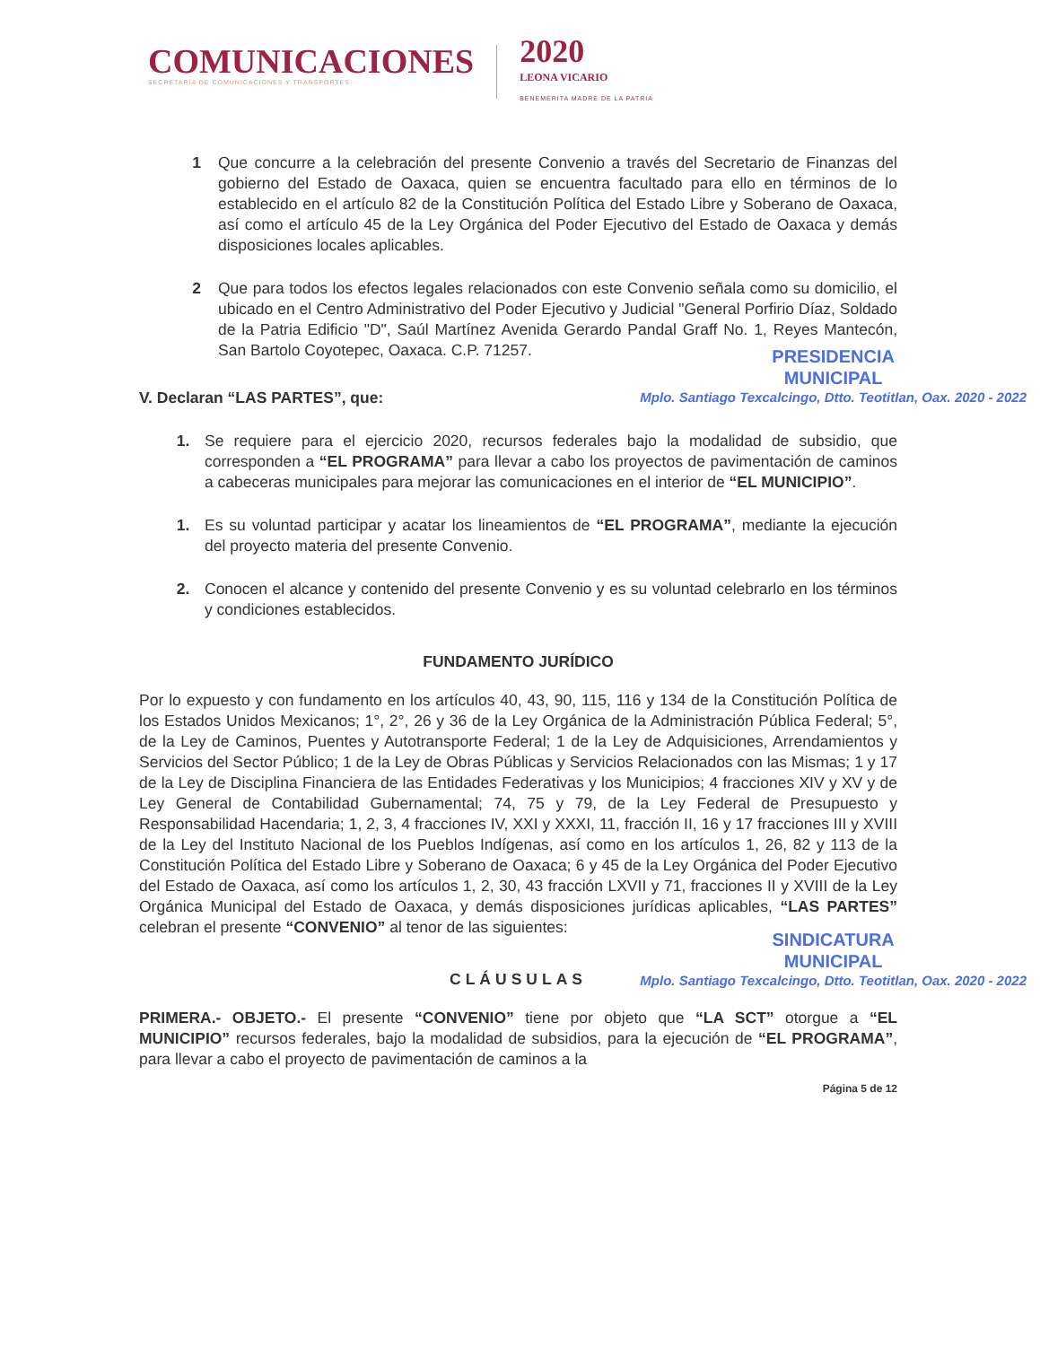COMUNICACIONES
SECRETARÍA DE COMUNICACIONES Y TRANSPORTES
2020
LEONA VICARIO
BENEMÉRITA MADRE DE LA PATRIA
1 Que concurre a la celebración del presente Convenio a través del Secretario de Finanzas del gobierno del Estado de Oaxaca, quien se encuentra facultado para ello en términos de lo establecido en el artículo 82 de la Constitución Política del Estado Libre y Soberano de Oaxaca, así como el artículo 45 de la Ley Orgánica del Poder Ejecutivo del Estado de Oaxaca y demás disposiciones locales aplicables.
2 Que para todos los efectos legales relacionados con este Convenio señala como su domicilio, el ubicado en el Centro Administrativo del Poder Ejecutivo y Judicial "General Porfirio Díaz, Soldado de la Patria Edificio "D", Saúl Martínez Avenida Gerardo Pandal Graff No. 1, Reyes Mantecón, San Bartolo Coyotepec, Oaxaca. C.P. 71257.
V. Declaran “LAS PARTES”, que:
1. Se requiere para el ejercicio 2020, recursos federales bajo la modalidad de subsidio, que corresponden a “EL PROGRAMA” para llevar a cabo los proyectos de pavimentación de caminos a cabeceras municipales para mejorar las comunicaciones en el interior de “EL MUNICIPIO”.
1. Es su voluntad participar y acatar los lineamientos de “EL PROGRAMA”, mediante la ejecución del proyecto materia del presente Convenio.
2. Conocen el alcance y contenido del presente Convenio y es su voluntad celebrarlo en los términos y condiciones establecidos.
FUNDAMENTO JURÍDICO
Por lo expuesto y con fundamento en los artículos 40, 43, 90, 115, 116 y 134 de la Constitución Política de los Estados Unidos Mexicanos; 1°, 2°, 26 y 36 de la Ley Orgánica de la Administración Pública Federal; 5°, de la Ley de Caminos, Puentes y Autotransporte Federal; 1 de la Ley de Adquisiciones, Arrendamientos y Servicios del Sector Público; 1 de la Ley de Obras Públicas y Servicios Relacionados con las Mismas; 1 y 17 de la Ley de Disciplina Financiera de las Entidades Federativas y los Municipios; 4 fracciones XIV y XV y de Ley General de Contabilidad Gubernamental; 74, 75 y 79, de la Ley Federal de Presupuesto y Responsabilidad Hacendaria; 1, 2, 3, 4 fracciones IV, XXI y XXXI, 11, fracción II, 16 y 17 fracciones III y XVIII de la Ley del Instituto Nacional de los Pueblos Indígenas, así como en los artículos 1, 26, 82 y 113 de la Constitución Política del Estado Libre y Soberano de Oaxaca; 6 y 45 de la Ley Orgánica del Poder Ejecutivo del Estado de Oaxaca, así como los artículos 1, 2, 30, 43 fracción LXVII y 71, fracciones II y XVIII de la Ley Orgánica Municipal del Estado de Oaxaca, y demás disposiciones jurídicas aplicables, “LAS PARTES” celebran el presente “CONVENIO” al tenor de las siguientes:
CLÁUSULAS
PRIMERA.- OBJETO.- El presente “CONVENIO” tiene por objeto que “LA SCT” otorgue a “EL MUNICIPIO” recursos federales, bajo la modalidad de subsidios, para la ejecución de “EL PROGRAMA”, para llevar a cabo el proyecto de pavimentación de caminos a la
Página 5 de 12
PRESIDENCIA
MUNICIPAL
Mplo. Santiago Texcalcingo, Dtto. Teotitlan, Oax. 2020 - 2022
SINDICATURA
MUNICIPAL
Mplo. Santiago Texcalcingo, Dtto. Teotitlan, Oax. 2020 - 2022